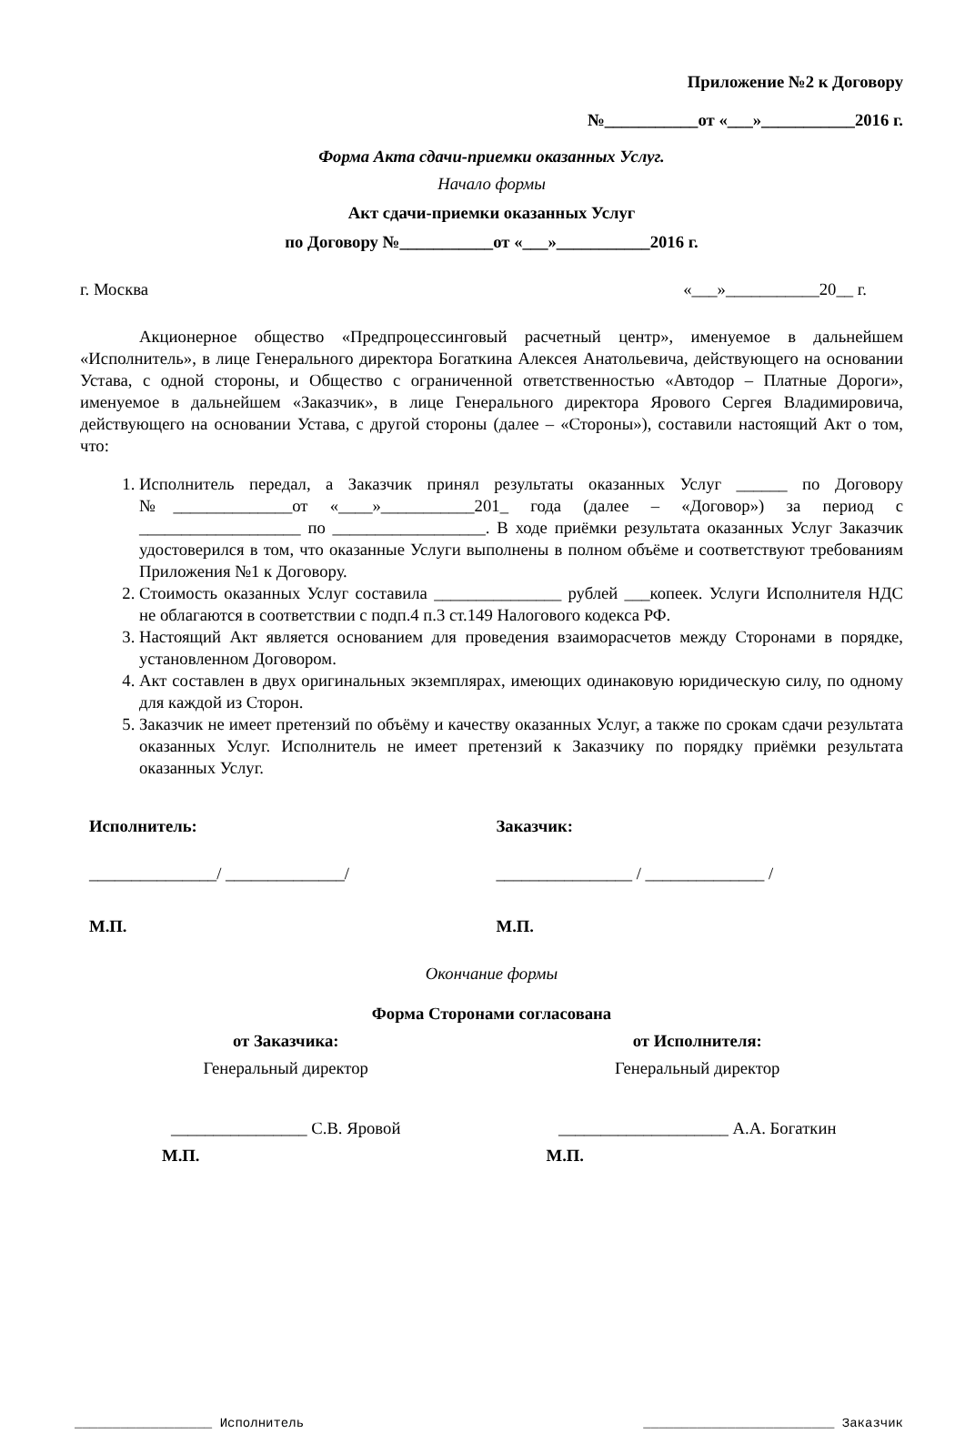Приложение №2 к Договору
№___________от «___»___________2016 г.
Форма Акта сдачи-приемки оказанных Услуг.
Начало формы
Акт сдачи-приемки оказанных Услуг
по Договору №___________от «___»___________2016 г.
г. Москва «___»___________20__ г.
Акционерное общество «Предпроцессинговый расчетный центр», именуемое в дальнейшем «Исполнитель», в лице Генерального директора Богаткина Алексея Анатольевича, действующего на основании Устава, с одной стороны, и Общество с ограниченной ответственностью «Автодор – Платные Дороги», именуемое в дальнейшем «Заказчик», в лице Генерального директора Ярового Сергея Владимировича, действующего на основании Устава, с другой стороны (далее – «Стороны»), составили настоящий Акт о том, что:
1. Исполнитель передал, а Заказчик принял результаты оказанных Услуг ______ по Договору №______________от «____»___________201_ года (далее – «Договор») за период с ___________________ по __________________. В ходе приёмки результата оказанных Услуг Заказчик удостоверился в том, что оказанные Услуги выполнены в полном объёме и соответствуют требованиям Приложения №1 к Договору.
2. Стоимость оказанных Услуг составила _______________ рублей ___копеек. Услуги Исполнителя НДС не облагаются в соответствии с подп.4 п.3 ст.149 Налогового кодекса РФ.
3. Настоящий Акт является основанием для проведения взаиморасчетов между Сторонами в порядке, установленном Договором.
4. Акт составлен в двух оригинальных экземплярах, имеющих одинаковую юридическую силу, по одному для каждой из Сторон.
5. Заказчик не имеет претензий по объёму и качеству оказанных Услуг, а также по срокам сдачи результата оказанных Услуг. Исполнитель не имеет претензий к Заказчику по порядку приёмки результата оказанных Услуг.
Исполнитель:
_______________/ ______________/
М.П.
Заказчик:
________________ / ______________ /
М.П.
Окончание формы
Форма Сторонами согласована
от Заказчика:
Генеральный директор
________________ С.В. Яровой
М.П.
от Исполнителя:
Генеральный директор
____________________ А.А. Богаткин
М.П.
__________________ Исполнитель _________________________ Заказчик